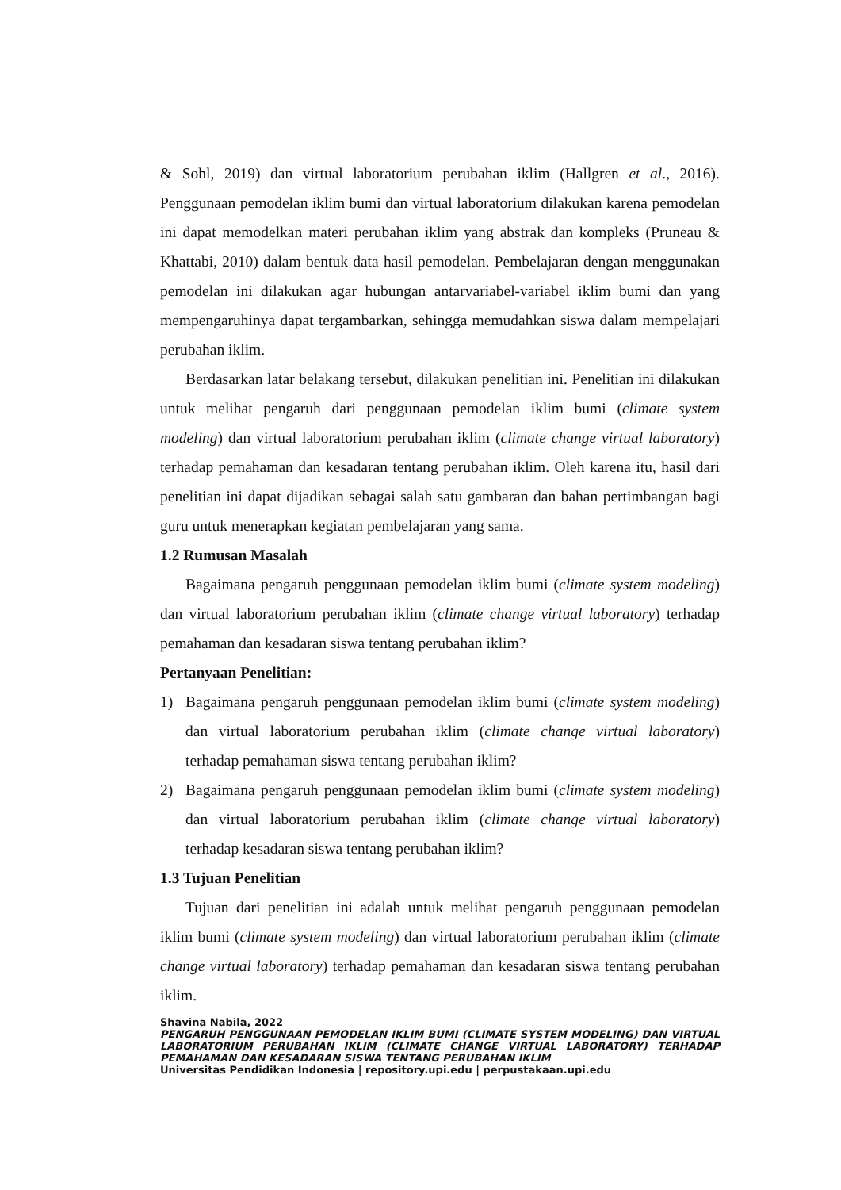& Sohl, 2019) dan virtual laboratorium perubahan iklim (Hallgren et al., 2016). Penggunaan pemodelan iklim bumi dan virtual laboratorium dilakukan karena pemodelan ini dapat memodelkan materi perubahan iklim yang abstrak dan kompleks (Pruneau & Khattabi, 2010) dalam bentuk data hasil pemodelan. Pembelajaran dengan menggunakan pemodelan ini dilakukan agar hubungan antarvariabel-variabel iklim bumi dan yang mempengaruhinya dapat tergambarkan, sehingga memudahkan siswa dalam mempelajari perubahan iklim.
Berdasarkan latar belakang tersebut, dilakukan penelitian ini. Penelitian ini dilakukan untuk melihat pengaruh dari penggunaan pemodelan iklim bumi (climate system modeling) dan virtual laboratorium perubahan iklim (climate change virtual laboratory) terhadap pemahaman dan kesadaran tentang perubahan iklim. Oleh karena itu, hasil dari penelitian ini dapat dijadikan sebagai salah satu gambaran dan bahan pertimbangan bagi guru untuk menerapkan kegiatan pembelajaran yang sama.
1.2 Rumusan Masalah
Bagaimana pengaruh penggunaan pemodelan iklim bumi (climate system modeling) dan virtual laboratorium perubahan iklim (climate change virtual laboratory) terhadap pemahaman dan kesadaran siswa tentang perubahan iklim?
Pertanyaan Penelitian:
1) Bagaimana pengaruh penggunaan pemodelan iklim bumi (climate system modeling) dan virtual laboratorium perubahan iklim (climate change virtual laboratory) terhadap pemahaman siswa tentang perubahan iklim?
2) Bagaimana pengaruh penggunaan pemodelan iklim bumi (climate system modeling) dan virtual laboratorium perubahan iklim (climate change virtual laboratory) terhadap kesadaran siswa tentang perubahan iklim?
1.3 Tujuan Penelitian
Tujuan dari penelitian ini adalah untuk melihat pengaruh penggunaan pemodelan iklim bumi (climate system modeling) dan virtual laboratorium perubahan iklim (climate change virtual laboratory) terhadap pemahaman dan kesadaran siswa tentang perubahan iklim.
Shavina Nabila, 2022
PENGARUH PENGGUNAAN PEMODELAN IKLIM BUMI (CLIMATE SYSTEM MODELING) DAN VIRTUAL LABORATORIUM PERUBAHAN IKLIM (CLIMATE CHANGE VIRTUAL LABORATORY) TERHADAP PEMAHAMAN DAN KESADARAN SISWA TENTANG PERUBAHAN IKLIM
Universitas Pendidikan Indonesia | repository.upi.edu | perpustakaan.upi.edu